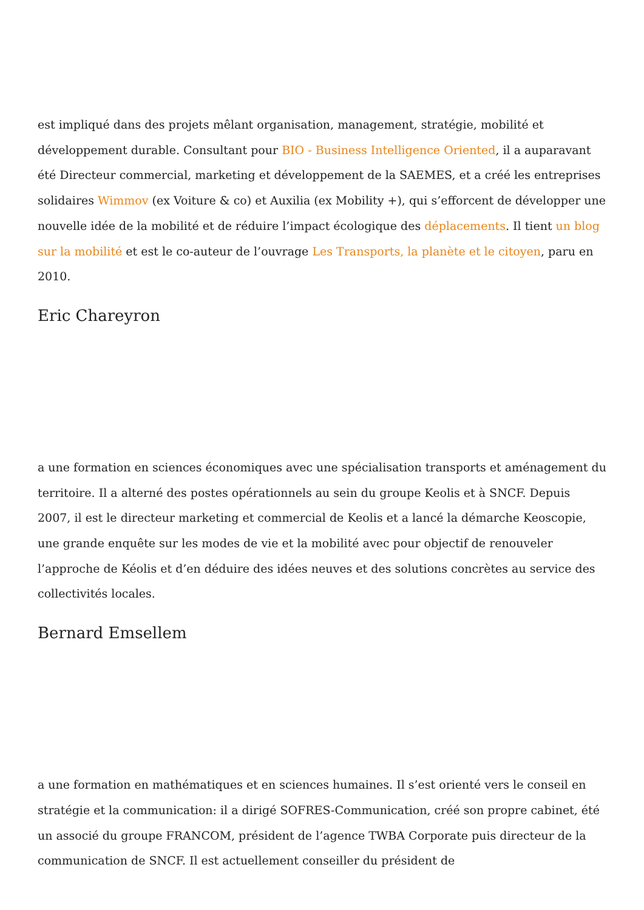est impliqué dans des projets mêlant organisation, management, stratégie, mobilité et développement durable. Consultant pour BIO - Business Intelligence Oriented, il a auparavant été Directeur commercial, marketing et développement de la SAEMES, et a créé les entreprises solidaires Wimmov (ex Voiture & co) et Auxilia (ex Mobility +), qui s’efforcent de développer une nouvelle idée de la mobilité et de réduire l’impact écologique des déplacements. Il tient un blog sur la mobilité et est le co-auteur de l’ouvrage Les Transports, la planète et le citoyen, paru en 2010.
Eric Chareyron
a une formation en sciences économiques avec une spécialisation transports et aménagement du territoire. Il a alterné des postes opérationnels au sein du groupe Keolis et à SNCF. Depuis 2007, il est le directeur marketing et commercial de Keolis et a lancé la démarche Keoscopie, une grande enquête sur les modes de vie et la mobilité avec pour objectif de renouveler l’approche de Kéolis et d’en déduire des idées neuves et des solutions concrètes au service des collectivités locales.
Bernard Emsellem
a une formation en mathématiques et en sciences humaines. Il s’est orienté vers le conseil en stratégie et la communication: il a dirigé SOFRES-Communication, créé son propre cabinet, été un associé du groupe FRANCOM, président de l’agence TWBA Corporate puis directeur de la communication de SNCF. Il est actuellement conseiller du président de